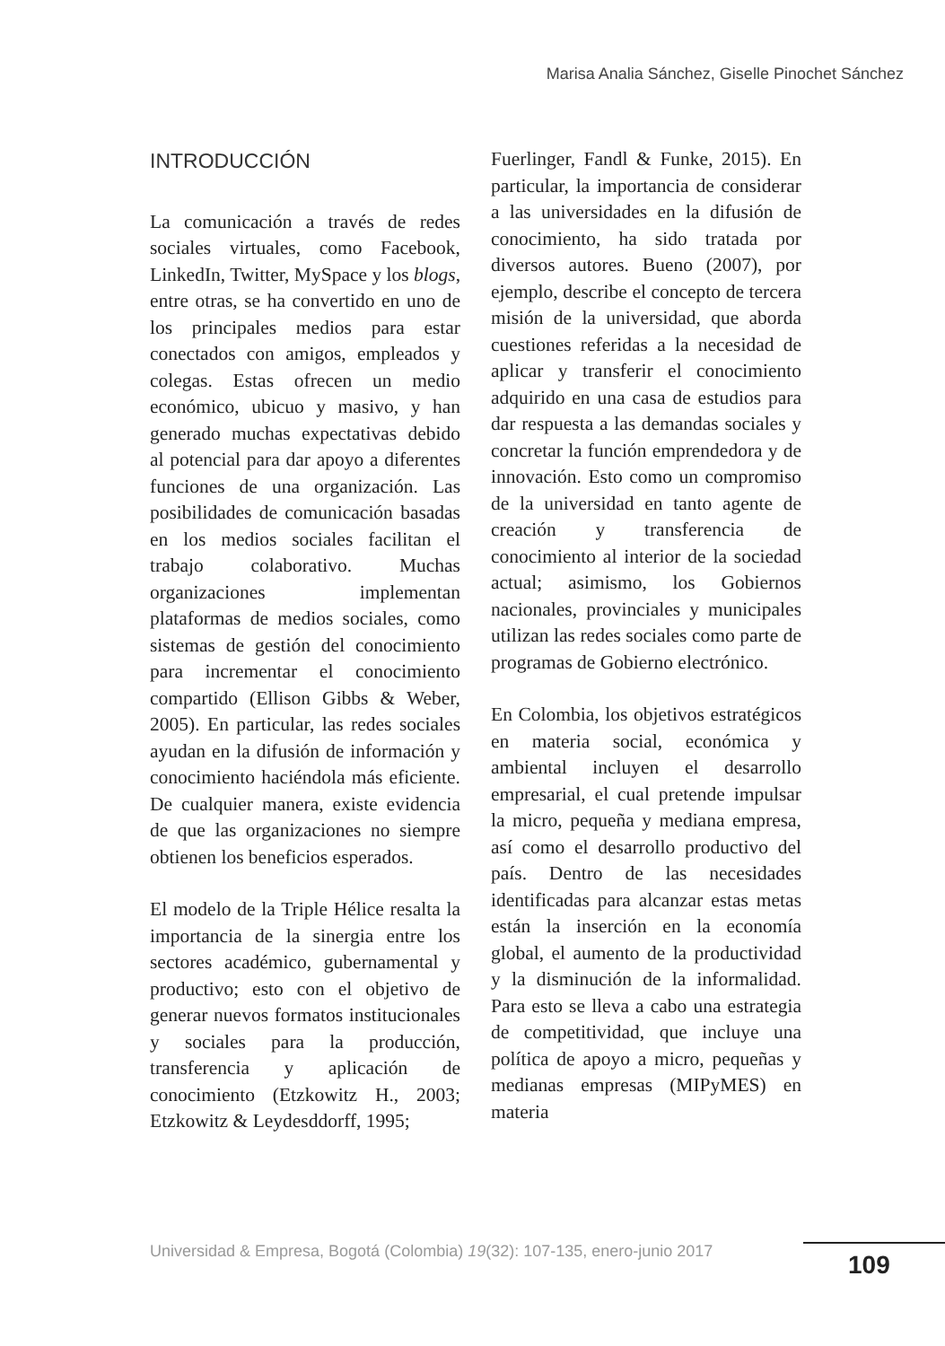Marisa Analia Sánchez, Giselle Pinochet Sánchez
INTRODUCCIÓN
La comunicación a través de redes sociales virtuales, como Facebook, LinkedIn, Twitter, MySpace y los blogs, entre otras, se ha convertido en uno de los principales medios para estar conectados con amigos, empleados y colegas. Estas ofrecen un medio económico, ubicuo y masivo, y han generado muchas expectativas debido al potencial para dar apoyo a diferentes funciones de una organización. Las posibilidades de comunicación basadas en los medios sociales facilitan el trabajo colaborativo. Muchas organizaciones implementan plataformas de medios sociales, como sistemas de gestión del conocimiento para incrementar el conocimiento compartido (Ellison Gibbs & Weber, 2005). En particular, las redes sociales ayudan en la difusión de información y conocimiento haciéndola más eficiente. De cualquier manera, existe evidencia de que las organizaciones no siempre obtienen los beneficios esperados.
El modelo de la Triple Hélice resalta la importancia de la sinergia entre los sectores académico, gubernamental y productivo; esto con el objetivo de generar nuevos formatos institucionales y sociales para la producción, transferencia y aplicación de conocimiento (Etzkowitz H., 2003; Etzkowitz & Leydesddorff, 1995;
Fuerlinger, Fandl & Funke, 2015). En particular, la importancia de considerar a las universidades en la difusión de conocimiento, ha sido tratada por diversos autores. Bueno (2007), por ejemplo, describe el concepto de tercera misión de la universidad, que aborda cuestiones referidas a la necesidad de aplicar y transferir el conocimiento adquirido en una casa de estudios para dar respuesta a las demandas sociales y concretar la función emprendedora y de innovación. Esto como un compromiso de la universidad en tanto agente de creación y transferencia de conocimiento al interior de la sociedad actual; asimismo, los Gobiernos nacionales, provinciales y municipales utilizan las redes sociales como parte de programas de Gobierno electrónico.
En Colombia, los objetivos estratégicos en materia social, económica y ambiental incluyen el desarrollo empresarial, el cual pretende impulsar la micro, pequeña y mediana empresa, así como el desarrollo productivo del país. Dentro de las necesidades identificadas para alcanzar estas metas están la inserción en la economía global, el aumento de la productividad y la disminución de la informalidad. Para esto se lleva a cabo una estrategia de competitividad, que incluye una política de apoyo a micro, pequeñas y medianas empresas (MIPyMES) en materia
Universidad & Empresa, Bogotá (Colombia) 19(32): 107-135, enero-junio 2017
109